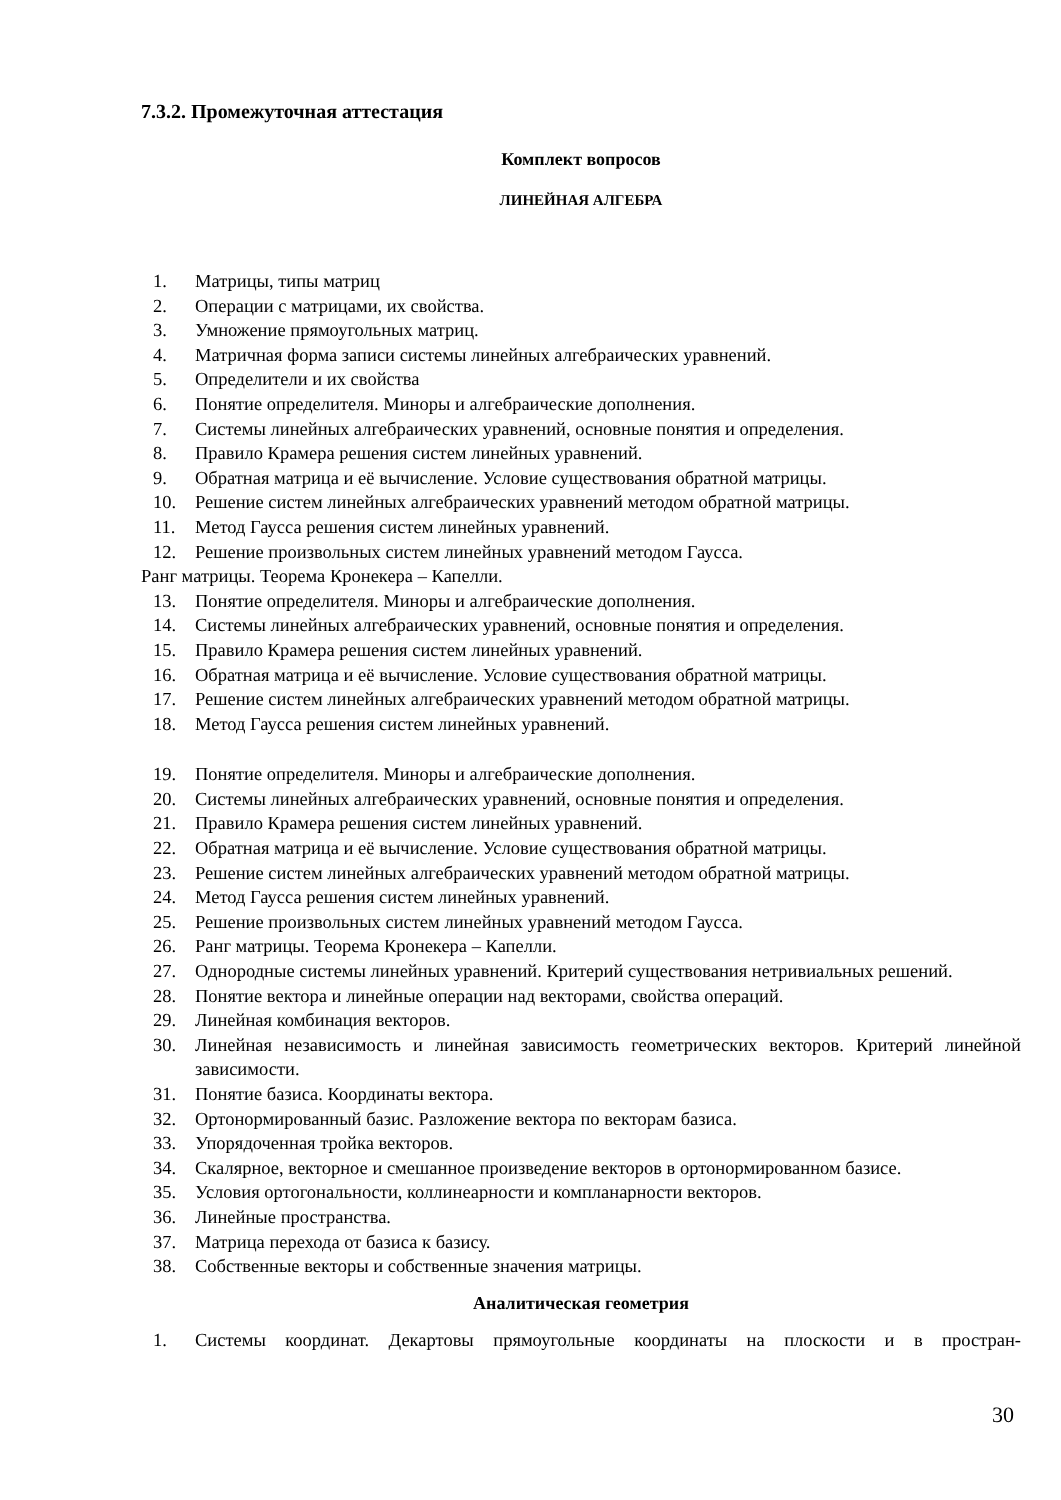7.3.2. Промежуточная аттестация
Комплект вопросов
ЛИНЕЙНАЯ АЛГЕБРА
1. Матрицы, типы матриц
2. Операции с матрицами, их свойства.
3. Умножение прямоугольных матриц.
4. Матричная форма записи системы линейных алгебраических уравнений.
5. Определители и их свойства
6. Понятие определителя. Миноры и алгебраические дополнения.
7. Системы линейных алгебраических уравнений, основные понятия и определения.
8. Правило Крамера решения систем линейных уравнений.
9. Обратная матрица и её вычисление. Условие существования обратной матрицы.
10. Решение систем линейных алгебраических уравнений методом обратной матрицы.
11. Метод Гаусса решения систем линейных уравнений.
12. Решение произвольных систем линейных уравнений методом Гаусса.
Ранг матрицы. Теорема Кронекера – Капелли.
13. Понятие определителя. Миноры и алгебраические дополнения.
14. Системы линейных алгебраических уравнений, основные понятия и определения.
15. Правило Крамера решения систем линейных уравнений.
16. Обратная матрица и её вычисление. Условие существования обратной матрицы.
17. Решение систем линейных алгебраических уравнений методом обратной матрицы.
18. Метод Гаусса решения систем линейных уравнений.
19. Понятие определителя. Миноры и алгебраические дополнения.
20. Системы линейных алгебраических уравнений, основные понятия и определения.
21. Правило Крамера решения систем линейных уравнений.
22. Обратная матрица и её вычисление. Условие существования обратной матрицы.
23. Решение систем линейных алгебраических уравнений методом обратной матрицы.
24. Метод Гаусса решения систем линейных уравнений.
25. Решение произвольных систем линейных уравнений методом Гаусса.
26. Ранг матрицы. Теорема Кронекера – Капелли.
27. Однородные системы линейных уравнений. Критерий существования нетривиальных решений.
28. Понятие вектора и линейные операции над векторами, свойства операций.
29. Линейная комбинация векторов.
30. Линейная независимость и линейная зависимость геометрических векторов. Критерий линейной зависимости.
31. Понятие базиса. Координаты вектора.
32. Ортонормированный базис. Разложение вектора по векторам базиса.
33. Упорядоченная тройка векторов.
34. Скалярное, векторное и смешанное произведение векторов в ортонормированном базисе.
35. Условия ортогональности, коллинеарности и компланарности векторов.
36. Линейные пространства.
37. Матрица перехода от базиса к базису.
38. Собственные векторы и собственные значения матрицы.
Аналитическая геометрия
1. Системы координат. Декартовы прямоугольные координаты на плоскости и в простран-
30